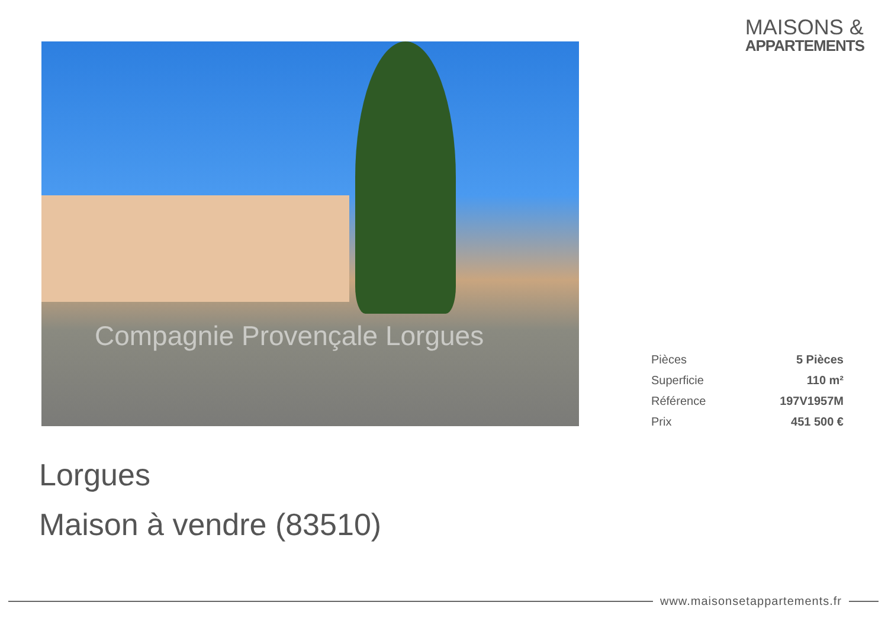MAISONS &
APPARTEMENTS
Compagnie Provençale Lorgues
| Pièces | 5 Pièces |
| Superficie | 110 m² |
| Référence | 197V1957M |
| Prix | 451 500 € |
Lorgues
Maison à vendre (83510)
www.maisonsetappartements.fr